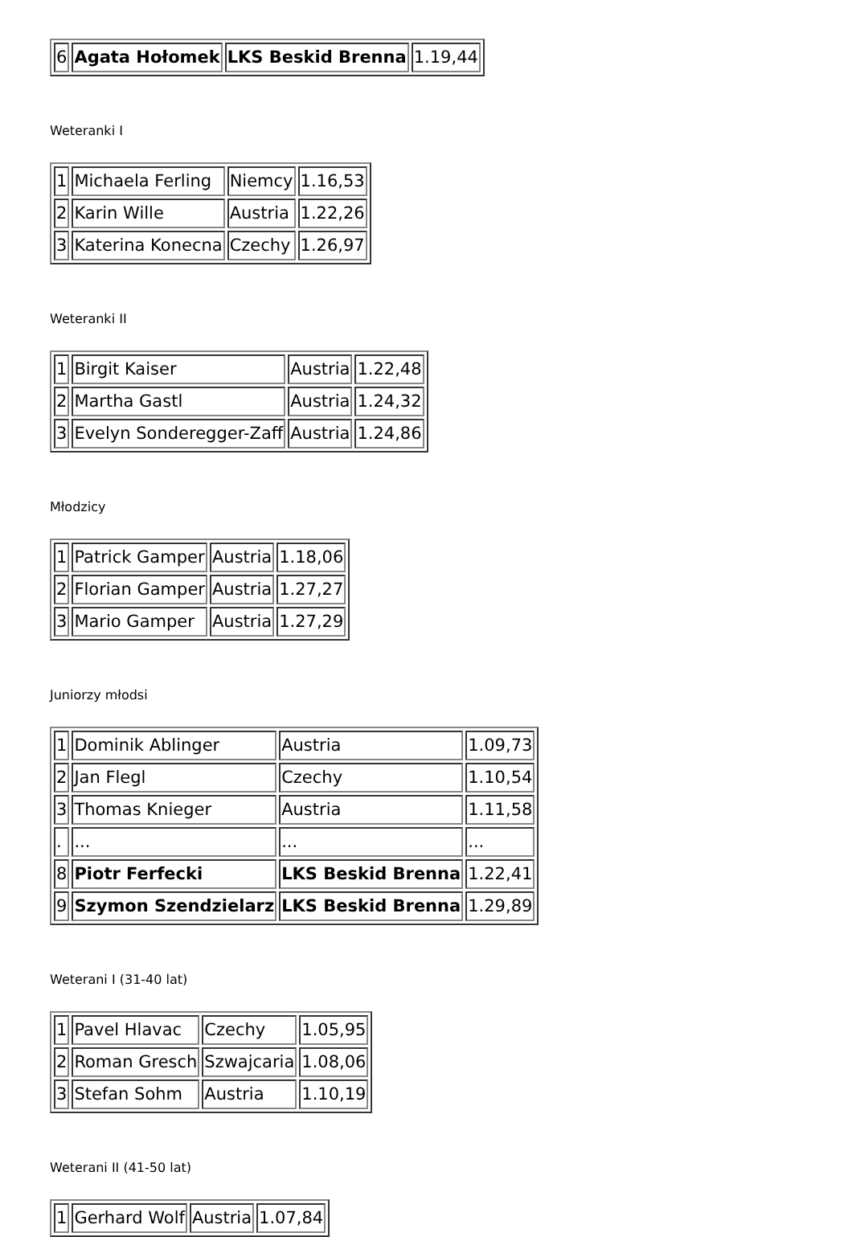| 6 | Agata Hołomek | LKS Beskid Brenna | 1.19,44 |
Weteranki I
| 1 | Michaela Ferling | Niemcy | 1.16,53 |
| 2 | Karin Wille | Austria | 1.22,26 |
| 3 | Katerina Konecna | Czechy | 1.26,97 |
Weteranki II
| 1 | Birgit Kaiser | Austria | 1.22,48 |
| 2 | Martha Gastl | Austria | 1.24,32 |
| 3 | Evelyn Sonderegger-Zaff | Austria | 1.24,86 |
Młodzicy
| 1 | Patrick Gamper | Austria | 1.18,06 |
| 2 | Florian Gamper | Austria | 1.27,27 |
| 3 | Mario Gamper | Austria | 1.27,29 |
Juniorzy młodsi
| 1 | Dominik Ablinger | Austria | 1.09,73 |
| 2 | Jan Flegl | Czechy | 1.10,54 |
| 3 | Thomas Knieger | Austria | 1.11,58 |
| . | ... | ... | ... |
| 8 | Piotr Ferfecki | LKS Beskid Brenna | 1.22,41 |
| 9 | Szymon Szendzielarz | LKS Beskid Brenna | 1.29,89 |
Weterani I (31-40 lat)
| 1 | Pavel Hlavac | Czechy | 1.05,95 |
| 2 | Roman Gresch | Szwajcaria | 1.08,06 |
| 3 | Stefan Sohm | Austria | 1.10,19 |
Weterani II (41-50 lat)
| 1 | Gerhard Wolf | Austria | 1.07,84 |